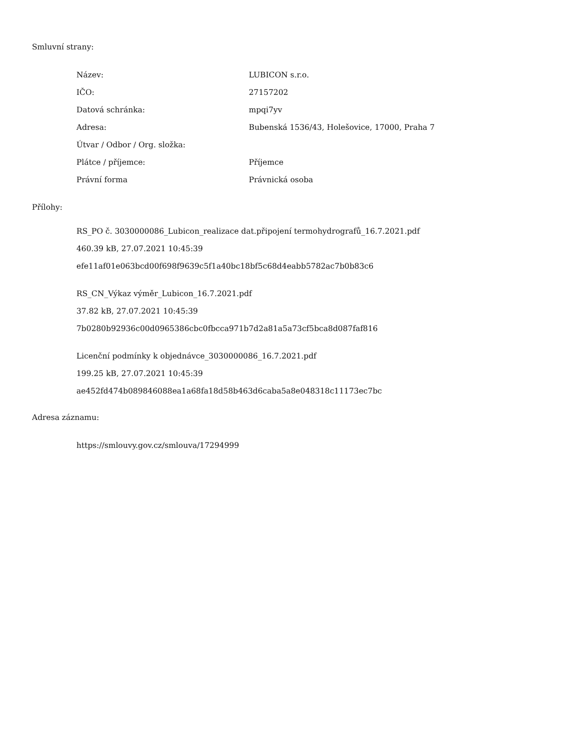Smluvní strany:
| Název: | LUBICON s.r.o. |
| IČO: | 27157202 |
| Datová schránka: | mpqi7yv |
| Adresa: | Bubenská 1536/43, Holešovice, 17000, Praha 7 |
| Útvar / Odbor / Org. složka: | |
| Plátce / příjemce: | Příjemce |
| Právní forma | Právnická osoba |
Přílohy:
RS_PO č. 3030000086_Lubicon_realizace dat.připojení termohydrografů_16.7.2021.pdf
460.39 kB, 27.07.2021 10:45:39
efe11af01e063bcd00f698f9639c5f1a40bc18bf5c68d4eabb5782ac7b0b83c6
RS_CN_Výkaz výměr_Lubicon_16.7.2021.pdf
37.82 kB, 27.07.2021 10:45:39
7b0280b92936c00d0965386cbc0fbcca971b7d2a81a5a73cf5bca8d087faf816
Licenční podmínky k objednávce_3030000086_16.7.2021.pdf
199.25 kB, 27.07.2021 10:45:39
ae452fd474b089846088ea1a68fa18d58b463d6caba5a8e048318c11173ec7bc
Adresa záznamu:
https://smlouvy.gov.cz/smlouva/17294999